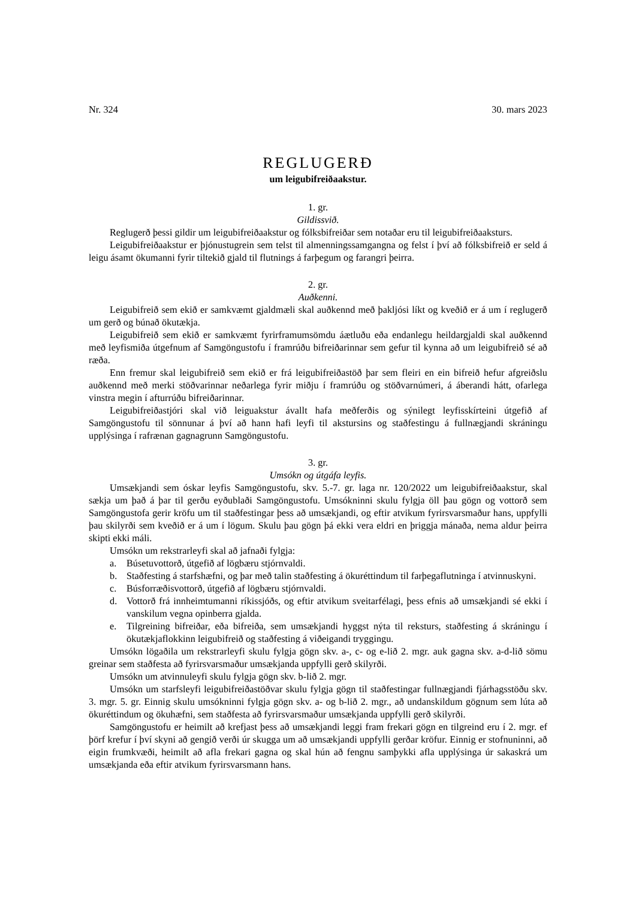Nr. 324 30. mars 2023
REGLUGERÐ
um leigubifreiðaakstur.
1. gr.
Gildissvið.
Reglugerð þessi gildir um leigubifreiðaakstur og fólksbifreiðar sem notaðar eru til leigubifreiða­aksturs.
Leigubifreiðaakstur er þjónustugrein sem telst til almenningssamgangna og felst í því að fólks­bifreið er seld á leigu ásamt ökumanni fyrir tiltekið gjald til flutnings á farþegum og farangri þeirra.
2. gr.
Auðkenni.
Leigubifreið sem ekið er samkvæmt gjaldmæli skal auðkennd með þakljósi líkt og kveðið er á um í reglugerð um gerð og búnað ökutækja.
Leigubifreið sem ekið er samkvæmt fyrirframumsömdu áætluðu eða endanlegu heildargjaldi skal auðkennd með leyfismiða útgefnum af Samgöngustofu í framrúðu bifreiðarinnar sem gefur til kynna að um leigubifreið sé að ræða.
Enn fremur skal leigubifreið sem ekið er frá leigubifreiðastöð þar sem fleiri en ein bifreið hefur afgreiðslu auðkennd með merki stöðvarinnar neðarlega fyrir miðju í framrúðu og stöðvarnúmeri, á áberandi hátt, ofarlega vinstra megin í afturrúðu bifreiðarinnar.
Leigubifreiðastjóri skal við leiguakstur ávallt hafa meðferðis og sýnilegt leyfisskírteini útgefið af Samgöngustofu til sönnunar á því að hann hafi leyfi til akstursins og staðfestingu á fullnægjandi skráningu upplýsinga í rafrænan gagnagrunn Samgöngustofu.
3. gr.
Umsókn og útgáfa leyfis.
Umsækjandi sem óskar leyfis Samgöngustofu, skv. 5.-7. gr. laga nr. 120/2022 um leigubifreiða­akstur, skal sækja um það á þar til gerðu eyðublaði Samgöngustofu. Umsókninni skulu fylgja öll þau gögn og vottorð sem Samgöngustofa gerir kröfu um til staðfestingar þess að umsækjandi, og eftir atvikum fyrirsvarsmaður hans, uppfylli þau skilyrði sem kveðið er á um í lögum. Skulu þau gögn þá ekki vera eldri en þriggja mánaða, nema aldur þeirra skipti ekki máli.
Umsókn um rekstrarleyfi skal að jafnaði fylgja:
a. Búsetuvottorð, útgefið af lögbæru stjórnvaldi.
b. Staðfesting á starfshæfni, og þar með talin staðfesting á ökuréttindum til farþegaflutninga í atvinnuskyni.
c. Búsforræðisvottorð, útgefið af lögbæru stjórnvaldi.
d. Vottorð frá innheimtumanni ríkissjóðs, og eftir atvikum sveitarfélagi, þess efnis að umsækj­andi sé ekki í vanskilum vegna opinberra gjalda.
e. Tilgreining bifreiðar, eða bifreiða, sem umsækjandi hyggst nýta til reksturs, staðfesting á skráningu í ökutækjaflokkinn leigubifreið og staðfesting á viðeigandi tryggingu.
Umsókn lögaðila um rekstrarleyfi skulu fylgja gögn skv. a-, c- og e-lið 2. mgr. auk gagna skv. a-d-lið sömu greinar sem staðfesta að fyrirsvarsmaður umsækjanda uppfylli gerð skilyrði.
Umsókn um atvinnuleyfi skulu fylgja gögn skv. b-lið 2. mgr.
Umsókn um starfsleyfi leigubifreiðastöðvar skulu fylgja gögn til staðfestingar fullnægjandi fjárhagsstöðu skv. 3. mgr. 5. gr. Einnig skulu umsókninni fylgja gögn skv. a- og b-lið 2. mgr., að undanskildum gögnum sem lúta að ökuréttindum og ökuhæfni, sem staðfesta að fyrirsvarsmaður umsækjanda uppfylli gerð skilyrði.
Samgöngustofu er heimilt að krefjast þess að umsækjandi leggi fram frekari gögn en tilgreind eru í 2. mgr. ef þörf krefur í því skyni að gengið verði úr skugga um að umsækjandi uppfylli gerðar kröfur. Einnig er stofnuninni, að eigin frumkvæði, heimilt að afla frekari gagna og skal hún að fengnu sam­þykki afla upplýsinga úr sakaskrá um umsækjanda eða eftir atvikum fyrirsvarsmann hans.